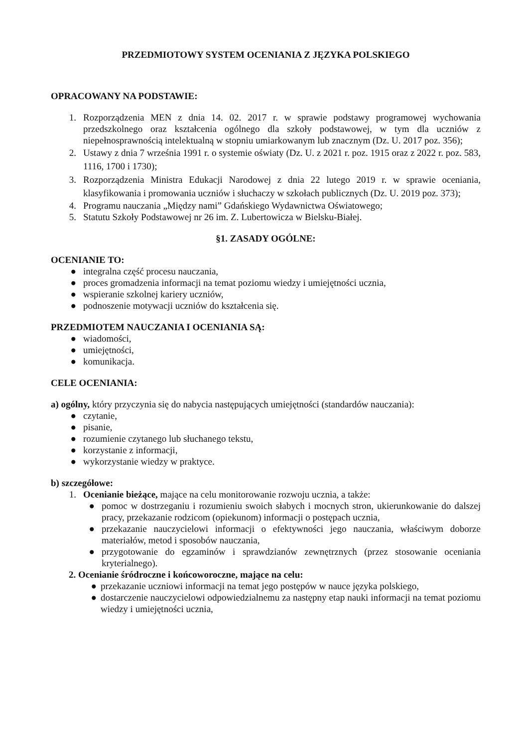PRZEDMIOTOWY SYSTEM OCENIANIA Z JĘZYKA POLSKIEGO
OPRACOWANY NA PODSTAWIE:
1. Rozporządzenia MEN z dnia 14. 02. 2017 r. w sprawie podstawy programowej wychowania przedszkolnego oraz kształcenia ogólnego dla szkoły podstawowej, w tym dla uczniów z niepełnosprawnością intelektualną w stopniu umiarkowanym lub znacznym (Dz. U. 2017 poz. 356);
2. Ustawy z dnia 7 września 1991 r. o systemie oświaty (Dz. U. z 2021 r. poz. 1915 oraz z 2022 r. poz. 583, 1116, 1700 i 1730);
3. Rozporządzenia Ministra Edukacji Narodowej z dnia 22 lutego 2019 r. w sprawie oceniania, klasyfikowania i promowania uczniów i słuchaczy w szkołach publicznych (Dz. U. 2019 poz. 373);
4. Programu nauczania „Między nami” Gdańskiego Wydawnictwa Oświatowego;
5. Statutu Szkoły Podstawowej nr 26 im. Z. Lubertowicza w Bielsku-Białej.
§1. ZASADY OGÓLNE:
OCENIANIE TO:
● integralna część procesu nauczania,
● proces gromadzenia informacji na temat poziomu wiedzy i umiejętności ucznia,
● wspieranie szkolnej kariery uczniów,
● podnoszenie motywacji uczniów do kształcenia się.
PRZEDMIOTEM NAUCZANIA I OCENIANIA SĄ:
● wiadomości,
● umiejętności,
● komunikacja.
CELE OCENIANIA:
a) ogólny, który przyczynia się do nabycia następujących umiejętności (standardów nauczania):
● czytanie,
● pisanie,
● rozumienie czytanego lub słuchanego tekstu,
● korzystanie z informacji,
● wykorzystanie wiedzy w praktyce.
b) szczegółowe:
1. Ocenianie bieżące, mające na celu monitorowanie rozwoju ucznia, a także:
● pomoc w dostrzeganiu i rozumieniu swoich słabych i mocnych stron, ukierunkowanie do dalszej pracy, przekazanie rodzicom (opiekunom) informacji o postępach ucznia,
● przekazanie nauczycielowi informacji o efektywności jego nauczania, właściwym doborze materiałów, metod i sposobów nauczania,
● przygotowanie do egzaminów i sprawdzianów zewnętrznych (przez stosowanie oceniania kryterialnego).
2. Ocenianie śródroczne i końcoworoczne, mające na celu:
● przekazanie uczniowi informacji na temat jego postępów w nauce języka polskiego,
● dostarczenie nauczycielowi odpowiedzialnemu za następny etap nauki informacji na temat poziomu wiedzy i umiejętności ucznia,